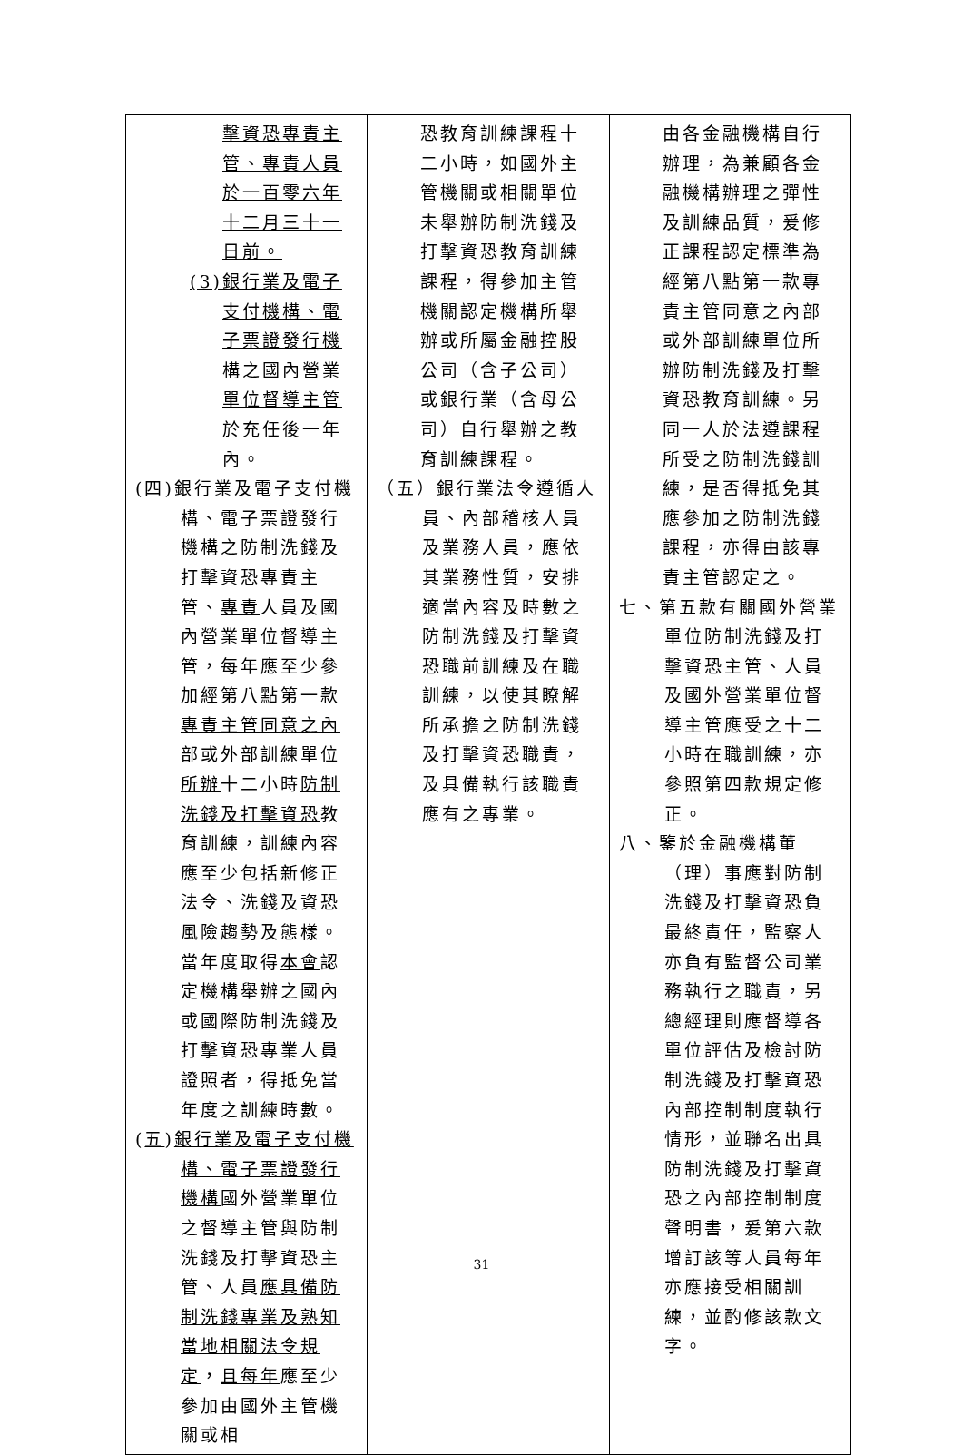| 擊資恐專責主管、專責人員於一百零六年十二月三十一日前。 (3)銀行業及電子支付機構、電子票證發行機構之國內營業單位督導主管於充任後一年內。 ( 四 )銀行業 及電子支付機構、電子票證發行機構 之防制洗錢及打擊資恐專責主管、 專責 人員及國內營業單位督導主管，每年應至少參加 經第八點第一款專責主管同意之內部或外部訓練單位所辦 十二小時 防制洗錢及打擊資恐 教育訓練，訓練內容應至少包括新修正法令、洗錢及資恐風險趨勢及態樣。當年度取得 本會 認定機構舉辦之國內或國際防制洗錢及打擊資恐專業人員證照者，得抵免當年度之訓練時數。 ( 五 ) 銀行業及電子支付機構、電子票證發行機構 國外營業單位之督導主管與防制洗錢及打擊資恐主管、人員 應具備防制洗錢專業及熟知當地相關法令規定 ， 且每年 應至少參加由國外主管機關或相 | 恐教育訓練課程十二小時，如國外主管機關或相關單位未舉辦防制洗錢及打擊資恐教育訓練課程，得參加主管機關認定機構所舉辦或所屬金融控股公司（含子公司）或銀行業（含母公司）自行舉辦之教育訓練課程。 （五）銀行業法令遵循人員、內部稽核人員及業務人員，應依其業務性質，安排適當內容及時數之防制洗錢及打擊資恐職前訓練及在職訓練，以使其瞭解所承擔之防制洗錢及打擊資恐職責，及具備執行該職責應有之專業。 | 由各金融機構自行辦理，為兼顧各金融機構辦理之彈性及訓練品質，爰修正課程認定標準為經第八點第一款專責主管同意之內部或外部訓練單位所辦防制洗錢及打擊資恐教育訓練。另同一人於法遵課程所受之防制洗錢訓練，是否得抵免其應參加之防制洗錢課程，亦得由該專責主管認定之。 七、第五款有關國外營業單位防制洗錢及打擊資恐主管、人員及國外營業單位督導主管應受之十二小時在職訓練，亦參照第四款規定修正。 八、鑒於金融機構董（理）事應對防制洗錢及打擊資恐負最終責任，監察人亦負有監督公司業務執行之職責，另總經理則應督導各單位評估及檢討防制洗錢及打擊資恐內部控制制度執行情形，並聯名出具防制洗錢及打擊資恐之內部控制制度聲明書，爰第六款增訂該等人員每年亦應接受相關訓練，並酌修該款文字。 |
31